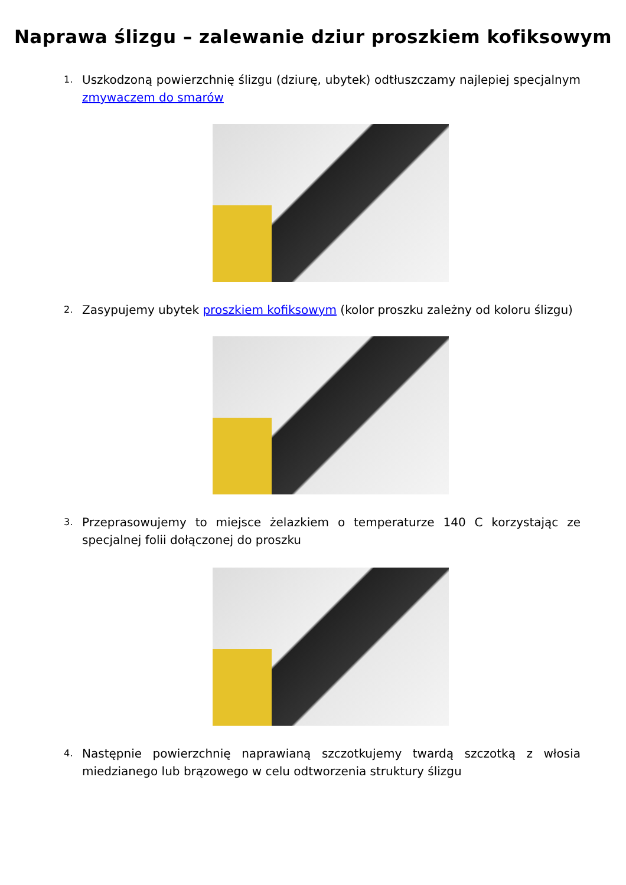Naprawa ślizgu – zalewanie dziur proszkiem kofiksowym
1. Uszkodzoną powierzchnię ślizgu (dziurę, ubytek) odtłuszczamy najlepiej specjalnym zmywaczem do smarów
2. Zasypujemy ubytek proszkiem kofiksowym (kolor proszku zależny od koloru ślizgu)
3. Przeprasowujemy to miejsce żelazkiem o temperaturze 140 C korzystając ze specjalnej folii dołączonej do proszku
4. Następnie powierzchnię naprawianą szczotkujemy twardą szczotką z włosia miedzianego lub brązowego w celu odtworzenia struktury ślizgu